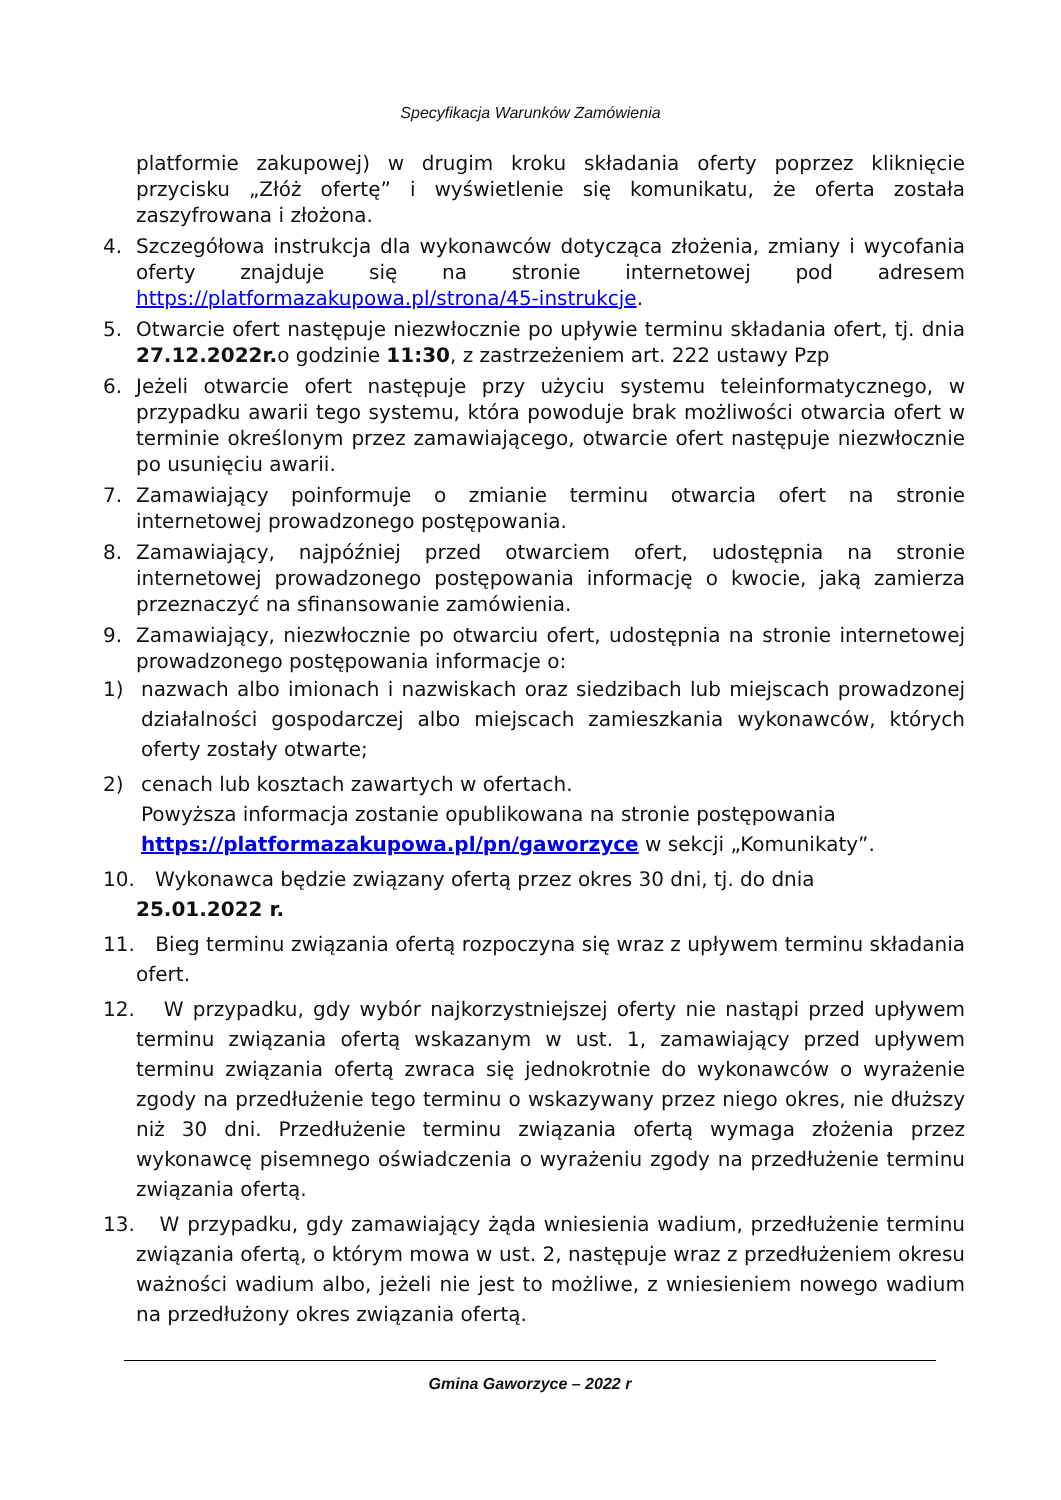Specyfikacja Warunków Zamówienia
platformie zakupowej) w drugim kroku składania oferty poprzez kliknięcie przycisku „Złóż ofertę” i wyświetlenie się komunikatu, że oferta została zaszyfrowana i złożona.
4. Szczegółowa instrukcja dla wykonawców dotycząca złożenia, zmiany i wycofania oferty znajduje się na stronie internetowej pod adresem https://platformazakupowa.pl/strona/45-instrukcje.
5. Otwarcie ofert następuje niezwłocznie po upływie terminu składania ofert, tj. dnia 27.12.2022r. o godzinie 11:30, z zastrzeżeniem art. 222 ustawy Pzp
6. Jeżeli otwarcie ofert następuje przy użyciu systemu teleinformatycznego, w przypadku awarii tego systemu, która powoduje brak możliwości otwarcia ofert w terminie określonym przez zamawiającego, otwarcie ofert następuje niezwłocznie po usunięciu awarii.
7. Zamawiający poinformuje o zmianie terminu otwarcia ofert na stronie internetowej prowadzonego postępowania.
8. Zamawiający, najpóźniej przed otwarciem ofert, udostępnia na stronie internetowej prowadzonego postępowania informację o kwocie, jaką zamierza przeznaczyć na sfinansowanie zamówienia.
9. Zamawiający, niezwłocznie po otwarciu ofert, udostępnia na stronie internetowej prowadzonego postępowania informacje o:
1) nazwach albo imionach i nazwiskach oraz siedzibach lub miejscach prowadzonej działalności gospodarczej albo miejscach zamieszkania wykonawców, których oferty zostały otwarte;
2) cenach lub kosztach zawartych w ofertach.
Powyższa informacja zostanie opublikowana na stronie postępowania https://platformazakupowa.pl/pn/gaworzyce w sekcji „Komunikaty”.
10. Wykonawca będzie związany ofertą przez okres 30 dni, tj. do dnia
25.01.2022 r.
11. Bieg terminu związania ofertą rozpoczyna się wraz z upływem terminu składania ofert.
12. W przypadku, gdy wybór najkorzystniejszej oferty nie nastąpi przed upływem terminu związania ofertą wskazanym w ust. 1, zamawiający przed upływem terminu związania ofertą zwraca się jednokrotnie do wykonawców o wyrażenie zgody na przedłużenie tego terminu o wskazywany przez niego okres, nie dłuższy niż 30 dni. Przedłużenie terminu związania ofertą wymaga złożenia przez wykonawcę pisemnego oświadczenia o wyrażeniu zgody na przedłużenie terminu związania ofertą.
13. W przypadku, gdy zamawiający żąda wniesienia wadium, przedłużenie terminu związania ofertą, o którym mowa w ust. 2, następuje wraz z przedłużeniem okresu ważności wadium albo, jeżeli nie jest to możliwe, z wniesieniem nowego wadium na przedłużony okres związania ofertą.
Gmina Gaworzyce – 2022 r